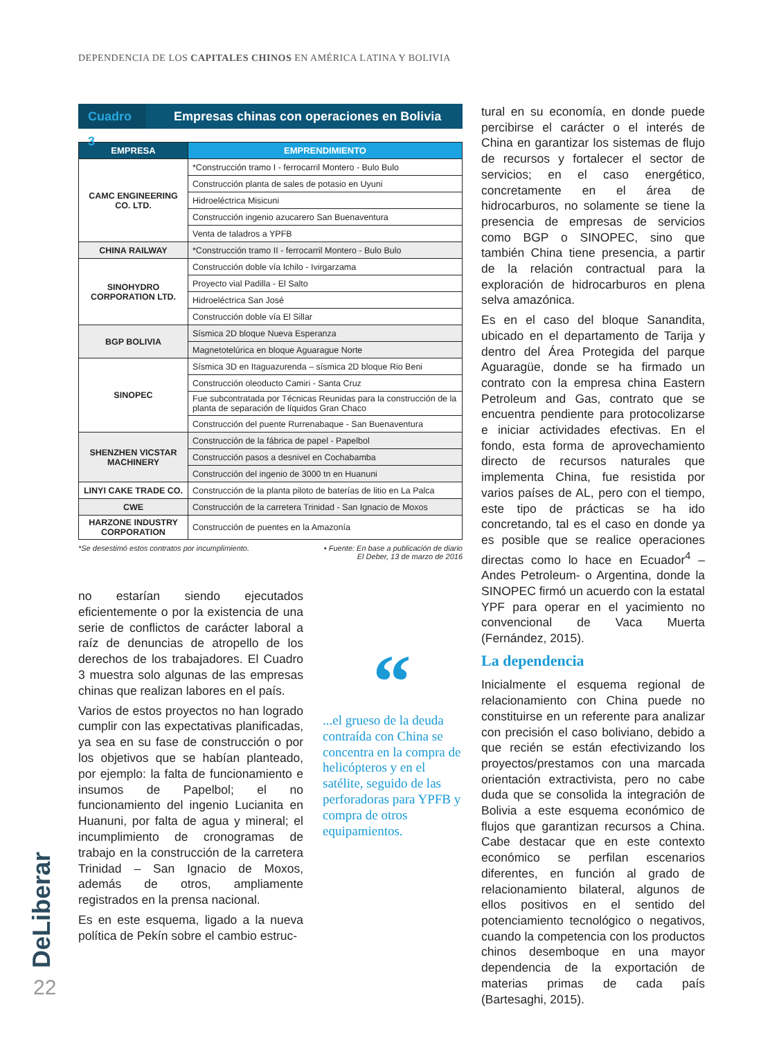DEPENDENCIA DE LOS CAPITALES CHINOS EN AMÉRICA LATINA Y BOLIVIA
Cuadro 3 Empresas chinas con operaciones en Bolivia
| EMPRESA | EMPRENDIMIENTO |
| --- | --- |
| CAMC ENGINEERING CO. LTD. | *Construcción tramo I - ferrocarril Montero - Bulo Bulo |
| | Construcción planta de sales de potasio en Uyuni |
| | Hidroeléctrica Misicuni |
| | Construcción ingenio azucarero San Buenaventura |
| | Venta de taladros a YPFB |
| CHINA RAILWAY | *Construcción tramo II - ferrocarril Montero - Bulo Bulo |
| SINOHYDRO CORPORATION LTD. | Construcción doble vía Ichilo - Ivirgarzama |
| | Proyecto vial Padilla - El Salto |
| | Hidroeléctrica San José |
| | Construcción doble vía El Sillar |
| BGP BOLIVIA | Sísmica 2D bloque Nueva Esperanza |
| | Magnetotelúrica en bloque Aguarague Norte |
| SINOPEC | Sísmica 3D en Itaguazurenda – sísmica 2D bloque Rio Beni |
| | Construcción oleoducto Camiri - Santa Cruz |
| | Fue subcontratada por Técnicas Reunidas para la construcción de la planta de separación de líquidos Gran Chaco |
| | Construcción del puente Rurrenabaque - San Buenaventura |
| SHENZHEN VICSTAR MACHINERY | Construcción de la fábrica de papel - Papelbol |
| | Construcción pasos a desnivel en Cochabamba |
| | Construcción del ingenio de 3000 tn en Huanuni |
| LINYI CAKE TRADE CO. | Construcción de la planta piloto de baterías de litio en La Palca |
| CWE | Construcción de la carretera Trinidad - San Ignacio de Moxos |
| HARZONE INDUSTRY CORPORATION | Construcción de puentes en la Amazonía |
*Se desestimó estos contratos por incumplimiento. • Fuente: En base a publicación de diario
El Deber, 13 de marzo de 2016
no estarían siendo ejecutados eficientemente o por la existencia de una serie de conflictos de carácter laboral a raíz de denuncias de atropello de los derechos de los trabajadores. El Cuadro 3 muestra solo algunas de las empresas chinas que realizan labores en el país.
Varios de estos proyectos no han logrado cumplir con las expectativas planificadas, ya sea en su fase de construcción o por los objetivos que se habían planteado, por ejemplo: la falta de funcionamiento e insumos de Papelbol; el no funcionamiento del ingenio Lucianita en Huanuni, por falta de agua y mineral; el incumplimiento de cronogramas de trabajo en la construcción de la carretera Trinidad – San Ignacio de Moxos, además de otros, ampliamente registrados en la prensa nacional.
Es en este esquema, ligado a la nueva política de Pekín sobre el cambio estruc-
“
...el grueso de la deuda contraída con China se concentra en la compra de helicópteros y en el satélite, seguido de las perforadoras para YPFB y compra de otros equipamientos.
tural en su economía, en donde puede percibirse el carácter o el interés de China en garantizar los sistemas de flujo de recursos y fortalecer el sector de servicios; en el caso energético, concretamente en el área de hidrocarburos, no solamente se tiene la presencia de empresas de servicios como BGP o SINOPEC, sino que también China tiene presencia, a partir de la relación contractual para la exploración de hidrocarburos en plena selva amazónica.
Es en el caso del bloque Sanandita, ubicado en el departamento de Tarija y dentro del Área Protegida del parque Aguaragüe, donde se ha firmado un contrato con la empresa china Eastern Petroleum and Gas, contrato que se encuentra pendiente para protocolizarse e iniciar actividades efectivas. En el fondo, esta forma de aprovechamiento directo de recursos naturales que implementa China, fue resistida por varios países de AL, pero con el tiempo, este tipo de prácticas se ha ido concretando, tal es el caso en donde ya es posible que se realice operaciones directas como lo hace en Ecuador<sup>4</sup> –Andes Petroleum- o Argentina, donde la SINOPEC firmó un acuerdo con la estatal YPF para operar en el yacimiento no convencional de Vaca Muerta (Fernández, 2015).
La dependencia
Inicialmente el esquema regional de relacionamiento con China puede no constituirse en un referente para analizar con precisión el caso boliviano, debido a que recién se están efectivizando los proyectos/prestamos con una marcada orientación extractivista, pero no cabe duda que se consolida la integración de Bolivia a este esquema económico de flujos que garantizan recursos a China. Cabe destacar que en este contexto económico se perfilan escenarios diferentes, en función al grado de relacionamiento bilateral, algunos de ellos positivos en el sentido del potenciamiento tecnológico o negativos, cuando la competencia con los productos chinos desemboque en una mayor dependencia de la exportación de materias primas de cada país (Bartesaghi, 2015).
DeLiberar
22